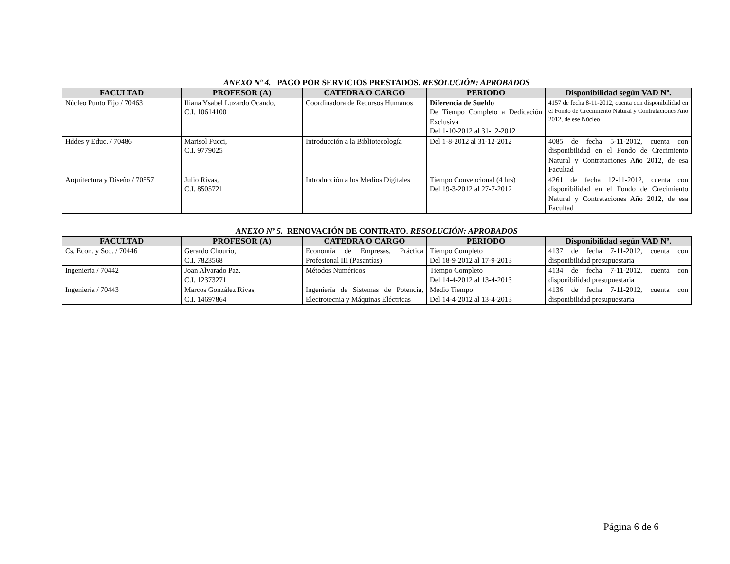ANEXO Nº 4. PAGO POR SERVICIOS PRESTADOS. RESOLUCIÓN: APROBADOS
| FACULTAD | PROFESOR (A) | CATEDRA O CARGO | PERIODO | Disponibilidad según VAD Nº. |
| --- | --- | --- | --- | --- |
| Núcleo Punto Fijo / 70463 | Iliana Ysabel Luzardo Ocando, C.I. 10614100 | Coordinadora de Recursos Humanos | Diferencia de Sueldo De Tiempo Completo a Dedicación Exclusiva Del 1-10-2012 al 31-12-2012 | 4157 de fecha 8-11-2012, cuenta con disponibilidad en el Fondo de Crecimiento Natural y Contrataciones Año 2012, de ese Núcleo |
| Hddes y Educ. / 70486 | Marisol Fucci, C.I. 9779025 | Introducción a la Bibliotecología | Del 1-8-2012 al 31-12-2012 | 4085 de fecha 5-11-2012, cuenta con disponibilidad en el Fondo de Crecimiento Natural y Contrataciones Año 2012, de esa Facultad |
| Arquitectura y Diseño / 70557 | Julio Rivas, C.I. 8505721 | Introducción a los Medios Digitales | Tiempo Convencional (4 hrs) Del 19-3-2012 al 27-7-2012 | 4261 de fecha 12-11-2012, cuenta con disponibilidad en el Fondo de Crecimiento Natural y Contrataciones Año 2012, de esa Facultad |
ANEXO Nº 5. RENOVACIÓN DE CONTRATO. RESOLUCIÓN: APROBADOS
| FACULTAD | PROFESOR (A) | CATEDRA O CARGO | PERIODO | Disponibilidad según VAD Nº. |
| --- | --- | --- | --- | --- |
| Cs. Econ. y Soc. / 70446 | Gerardo Chourio, C.I. 7823568 | Economía de Empresas, Práctica Profesional III (Pasantías) | Tiempo Completo Del 18-9-2012 al 17-9-2013 | 4137 de fecha 7-11-2012, cuenta con disponibilidad presupuestaria |
| Ingeniería / 70442 | Joan Alvarado Paz, C.I. 12373271 | Métodos Numéricos | Tiempo Completo Del 14-4-2012 al 13-4-2013 | 4134 de fecha 7-11-2012, cuenta con disponibilidad presupuestaria |
| Ingeniería / 70443 | Marcos González Rivas, C.I. 14697864 | Ingeniería de Sistemas de Potencia, Electrotecnia y Máquinas Eléctricas | Medio Tiempo Del 14-4-2012 al 13-4-2013 | 4136 de fecha 7-11-2012, cuenta con disponibilidad presupuestaria |
Página 6 de 6